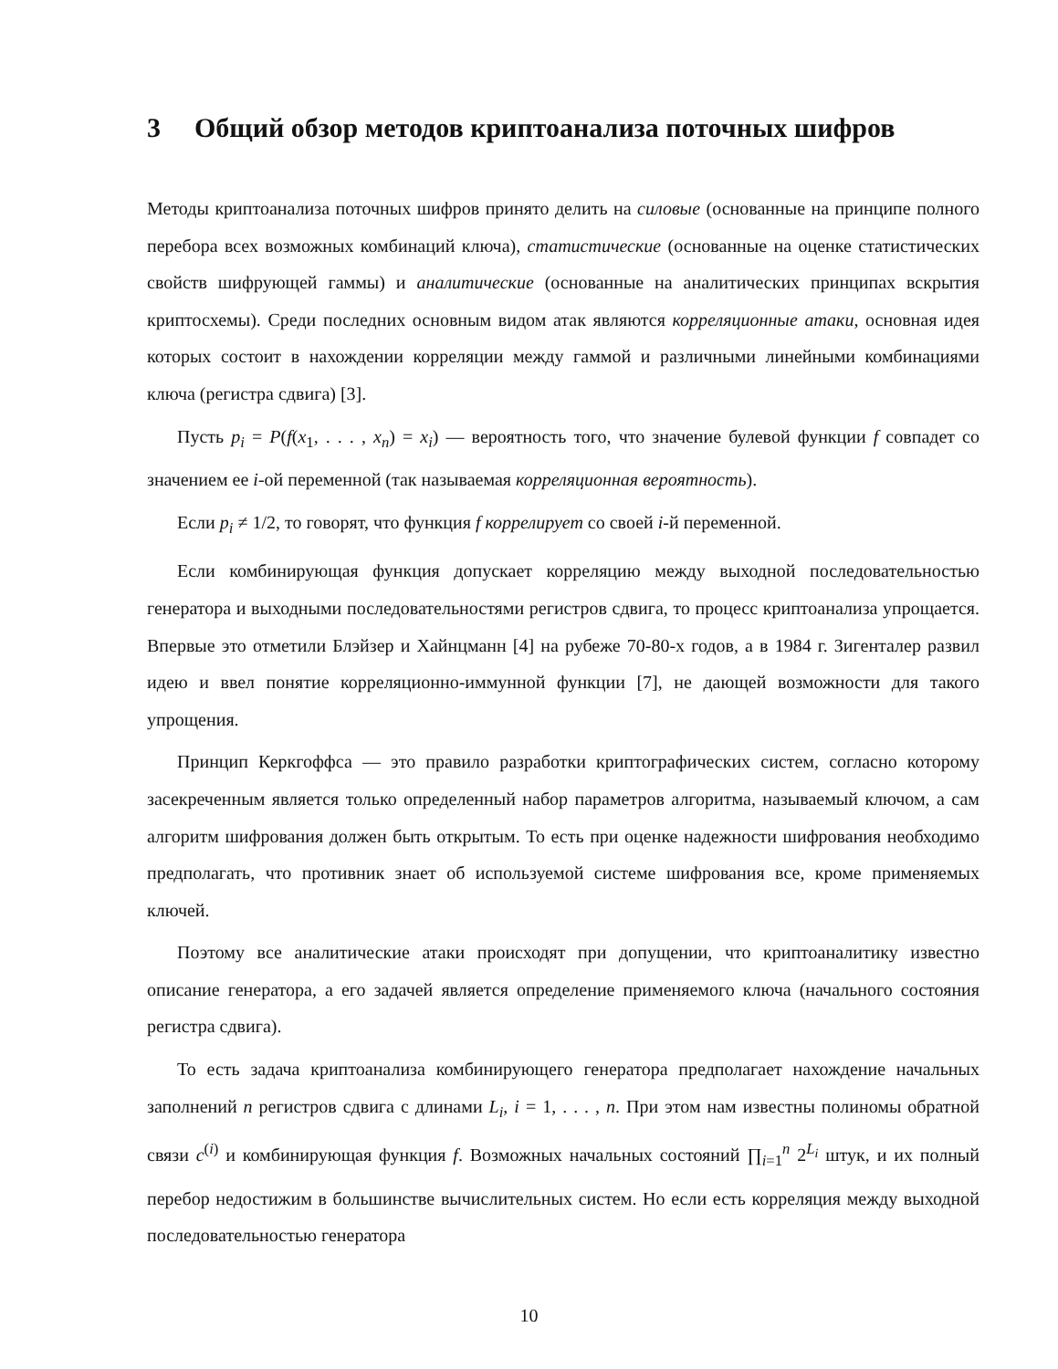3 Общий обзор методов криптоанализа поточных шифров
Методы криптоанализа поточных шифров принято делить на силовые (основанные на принципе полного перебора всех возможных комбинаций ключа), статистические (основанные на оценке статистических свойств шифрующей гаммы) и аналитические (основанные на аналитических принципах вскрытия криптосхемы). Среди последних основным видом атак являются корреляционные атаки, основная идея которых состоит в нахождении корреляции между гаммой и различными линейными комбинациями ключа (регистра сдвига) [3].
Пусть p<sub>i</sub> = P(f(x<sub>1</sub>, . . . , x<sub>n</sub>) = x<sub>i</sub>) — вероятность того, что значение булевой функции f совпадет со значением ее i-ой переменной (так называемая корреляционная вероятность).
Если p<sub>i</sub> ≠ 1/2, то говорят, что функция f коррелирует со своей i-й переменной.
Если комбинирующая функция допускает корреляцию между выходной последовательностью генератора и выходными последовательностями регистров сдвига, то процесс криптоанализа упрощается. Впервые это отметили Блэйзер и Хайнцманн [4] на рубеже 70-80-х годов, а в 1984 г. Зигенталер развил идею и ввел понятие корреляционно-иммунной функции [7], не дающей возможности для такого упрощения.
Принцип Керкгоффса — это правило разработки криптографических систем, согласно которому засекреченным является только определенный набор параметров алгоритма, называемый ключом, а сам алгоритм шифрования должен быть открытым. То есть при оценке надежности шифрования необходимо предполагать, что противник знает об используемой системе шифрования все, кроме применяемых ключей.
Поэтому все аналитические атаки происходят при допущении, что криптоаналитику известно описание генератора, а его задачей является определение применяемого ключа (начального состояния регистра сдвига).
То есть задача криптоанализа комбинирующего генератора предполагает нахождение начальных заполнений n регистров сдвига с длинами L<sub>i</sub>, i = 1, . . . , n. При этом нам известны полиномы обратной связи c<sup>(i)</sup> и комбинирующая функция f. Возможных начальных состояний ∏<sub>i=1</sub><sup>n</sup> 2<sup>L<sub>i</sub></sup> штук, и их полный перебор недостижим в большинстве вычислительных систем. Но если есть корреляция между выходной последовательностью генератора
10